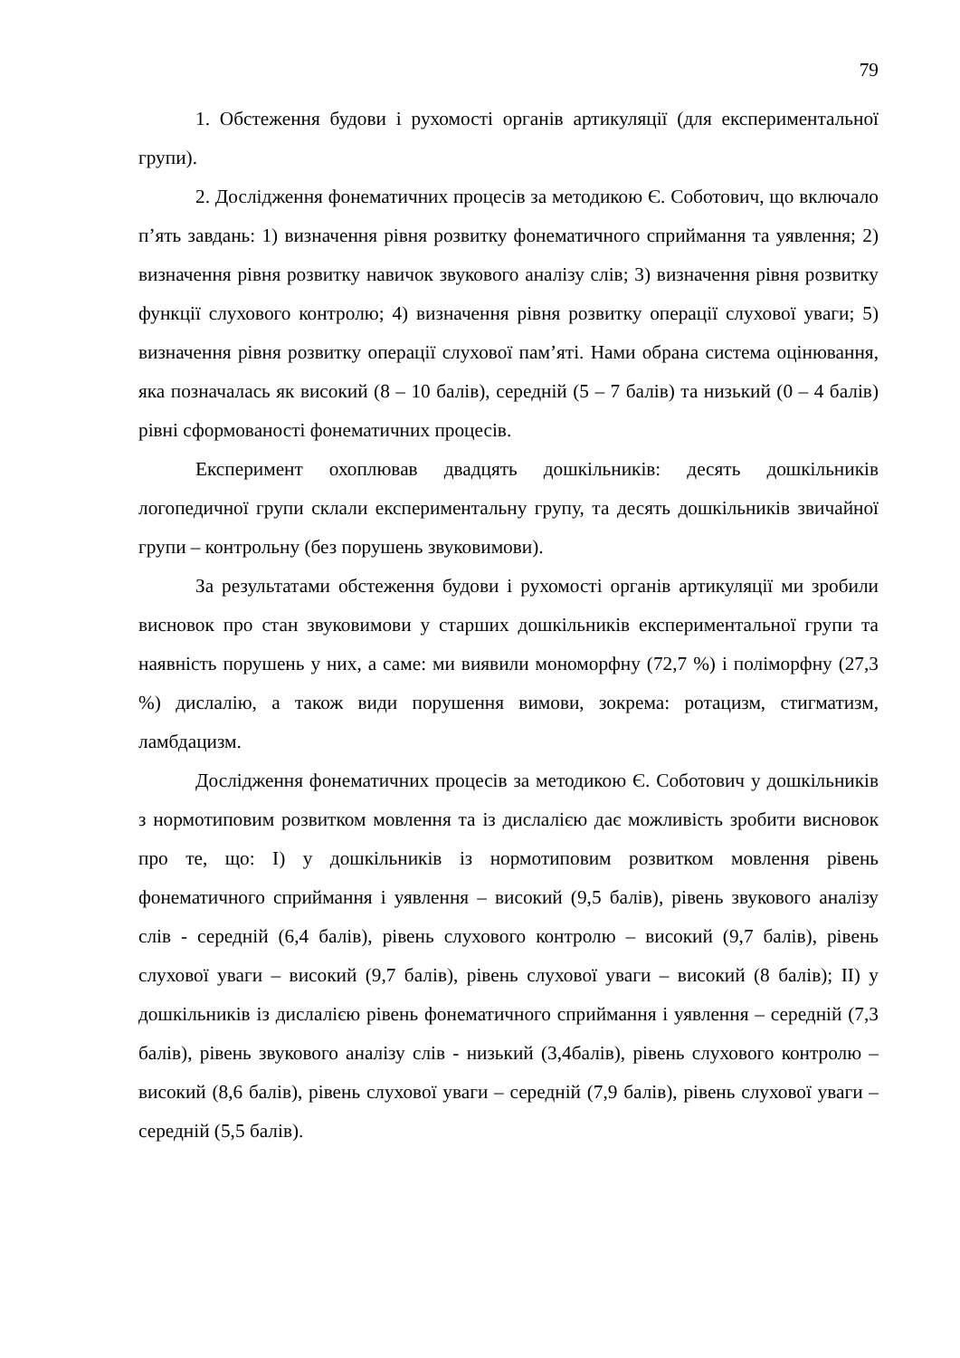79
1. Обстеження будови і рухомості органів артикуляції (для експериментальної групи).
2. Дослідження фонематичних процесів за методикою Є. Соботович, що включало п’ять завдань: 1) визначення рівня розвитку фонематичного сприймання та уявлення; 2) визначення рівня розвитку навичок звукового аналізу слів; 3) визначення рівня розвитку функції слухового контролю; 4) визначення рівня розвитку операції слухової уваги; 5) визначення рівня розвитку операції слухової пам’яті. Нами обрана система оцінювання, яка позначалась як високий (8 – 10 балів), середній (5 – 7 балів) та низький (0 – 4 балів) рівні сформованості фонематичних процесів.
Експеримент охоплював двадцять дошкільників: десять дошкільників логопедичної групи склали експериментальну групу, та десять дошкільників звичайної групи – контрольну (без порушень звуковимови).
За результатами обстеження будови і рухомості органів артикуляції ми зробили висновок про стан звуковимови у старших дошкільників експериментальної групи та наявність порушень у них, а саме: ми виявили мономорфну (72,7 %) і поліморфну (27,3 %) дислалію, а також види порушення вимови, зокрема: ротацизм, стигматизм, ламбдацизм.
Дослідження фонематичних процесів за методикою Є. Соботович у дошкільників з нормотиповим розвитком мовлення та із дислалією дає можливість зробити висновок про те, що: І) у дошкільників із нормотиповим розвитком мовлення рівень фонематичного сприймання і уявлення – високий (9,5 балів), рівень звукового аналізу слів - середній (6,4 балів), рівень слухового контролю – високий (9,7 балів), рівень слухової уваги – високий (9,7 балів), рівень слухової уваги – високий (8 балів); ІІ) у дошкільників із дислалією рівень фонематичного сприймання і уявлення – середній (7,3 балів), рівень звукового аналізу слів - низький (3,4балів), рівень слухового контролю – високий (8,6 балів), рівень слухової уваги – середній (7,9 балів), рівень слухової уваги – середній (5,5 балів).